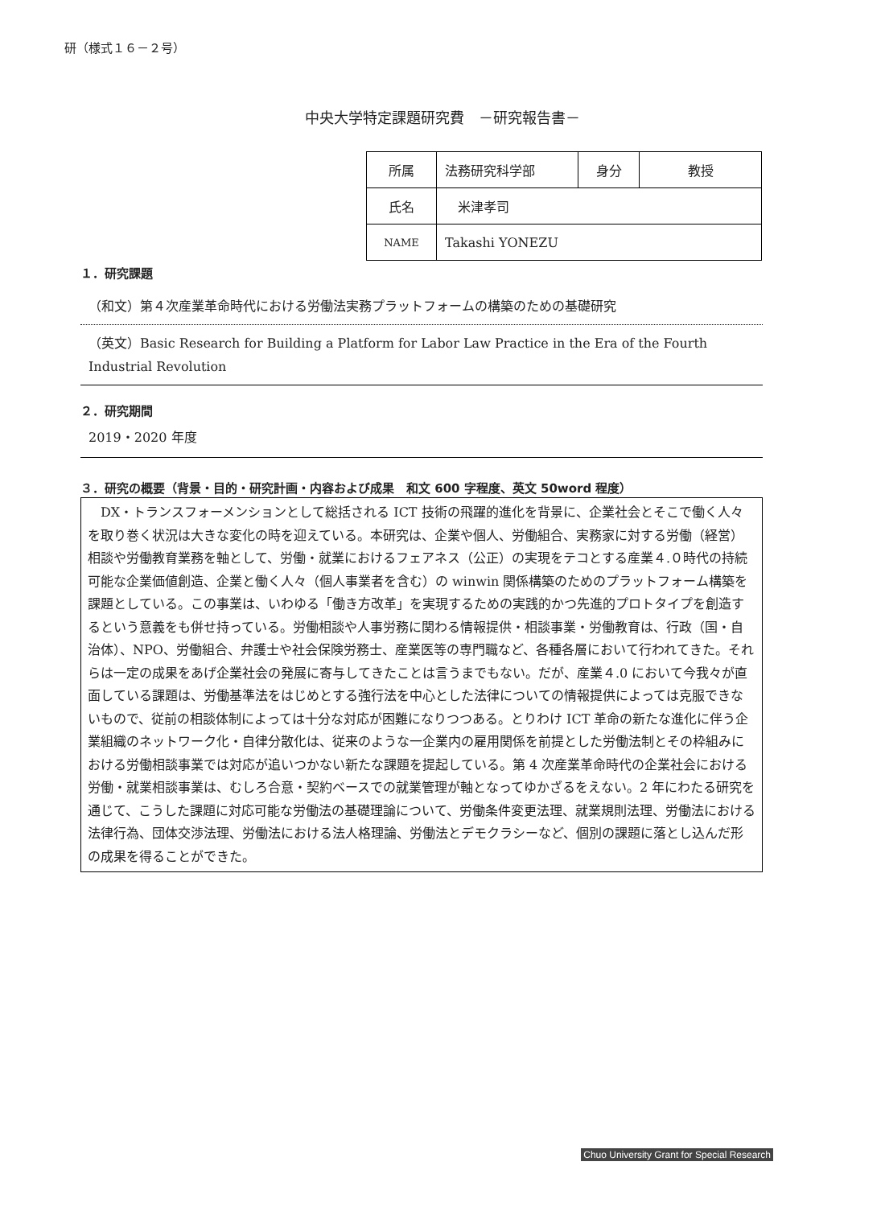研（様式１６－２号）
中央大学特定課題研究費　－研究報告書－
| 所属 | 法務研究科学部 | 身分 | 教授 |
| 氏名 | 米津孝司 | | |
| NAME | Takashi YONEZU | | |
１．研究課題
（和文）第４次産業革命時代における労働法実務プラットフォームの構築のための基礎研究
（英文）Basic Research for Building a Platform for Labor Law Practice in the Era of the Fourth Industrial Revolution
２．研究期間
2019・2020 年度
３．研究の概要（背景・目的・研究計画・内容および成果　和文 600 字程度、英文 50word 程度）
　DX・トランスフォーメンションとして総括される ICT 技術の飛躍的進化を背景に、企業社会とそこで働く人々を取り巻く状況は大きな変化の時を迎えている。本研究は、企業や個人、労働組合、実務家に対する労働（経営）相談や労働教育業務を軸として、労働・就業におけるフェアネス（公正）の実現をテコとする産業４.０時代の持続可能な企業価値創造、企業と働く人々（個人事業者を含む）の winwin 関係構築のためのプラットフォーム構築を課題としている。この事業は、いわゆる「働き方改革」を実現するための実践的かつ先進的プロトタイプを創造するという意義をも併せ持っている。労働相談や人事労務に関わる情報提供・相談事業・労働教育は、行政（国・自治体）、NPO、労働組合、弁護士や社会保険労務士、産業医等の専門職など、各種各層において行われてきた。それらは一定の成果をあげ企業社会の発展に寄与してきたことは言うまでもない。だが、産業４.0 において今我々が直面している課題は、労働基準法をはじめとする強行法を中心とした法律についての情報提供によっては克服できないもので、従前の相談体制によっては十分な対応が困難になりつつある。とりわけ ICT 革命の新たな進化に伴う企業組織のネットワーク化・自律分散化は、従来のような一企業内の雇用関係を前提とした労働法制とその枠組みにおける労働相談事業では対応が追いつかない新たな課題を提起している。第 4 次産業革命時代の企業社会における労働・就業相談事業は、むしろ合意・契約ベースでの就業管理が軸となってゆかざるをえない。2 年にわたる研究を通じて、こうした課題に対応可能な労働法の基礎理論について、労働条件変更法理、就業規則法理、労働法における法律行為、団体交渉法理、労働法における法人格理論、労働法とデモクラシーなど、個別の課題に落とし込んだ形の成果を得ることができた。
Chuo University Grant for Special Research